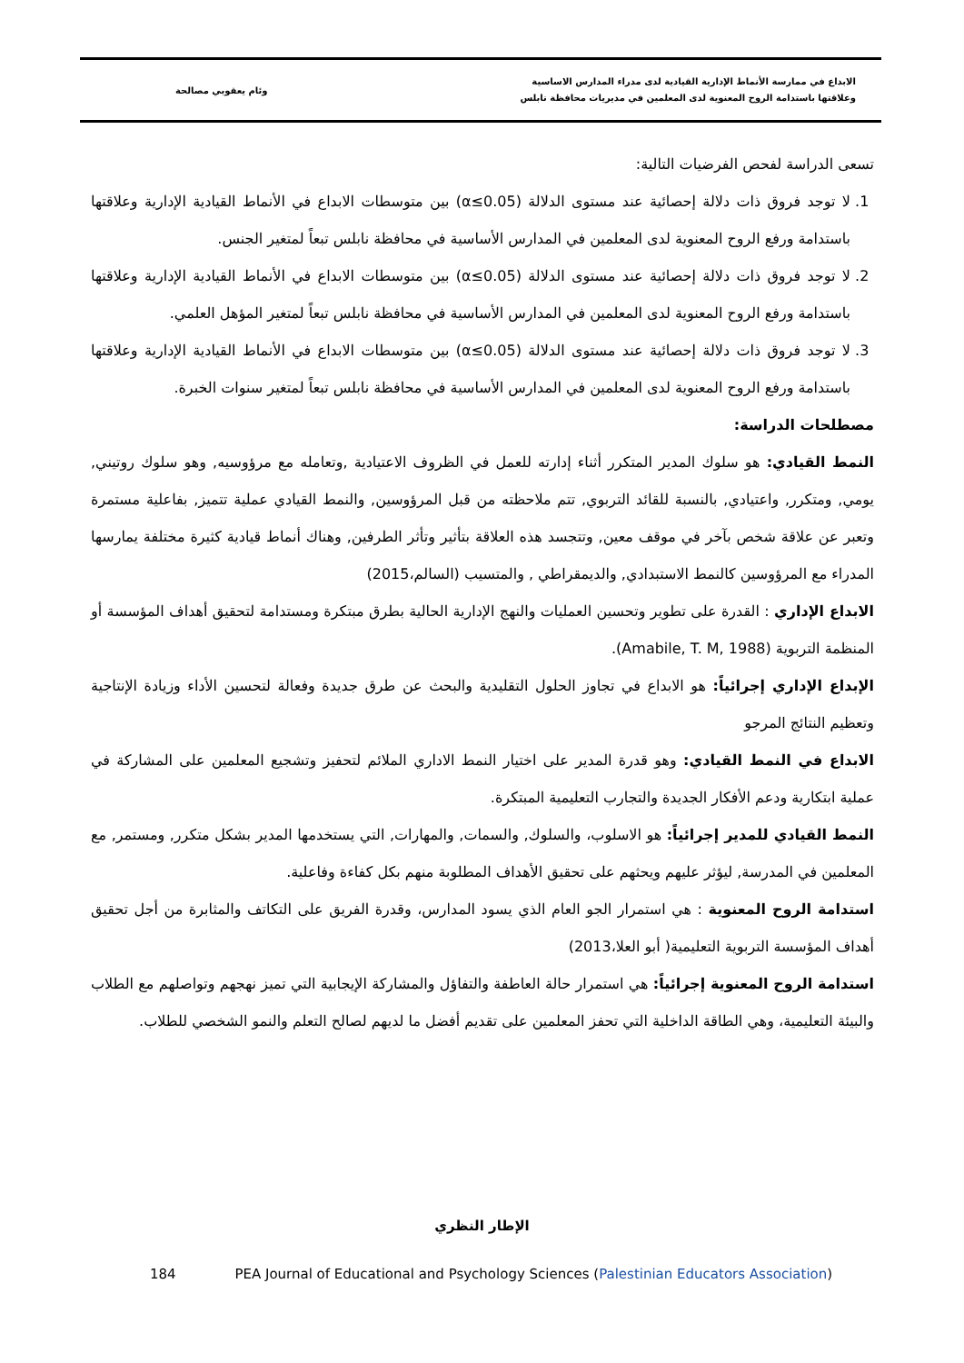الابداع في ممارسة الأنماط الإدارية القيادية لدى مدراء المدارس الاساسية
وعلاقتها باستدامة الروح المعنوية لدى المعلمين في مديريات محافظة نابلس
وئام يعقوبي مصالحة
تسعى الدراسة لفحص الفرضيات التالية:
1. لا توجد فروق ذات دلالة إحصائية عند مستوى الدلالة (α≤0.05) بين متوسطات الابداع في الأنماط القيادية الإدارية وعلاقتها باستدامة ورفع الروح المعنوية لدى المعلمين في المدارس الأساسية في محافظة نابلس تبعاً لمتغير الجنس.
2. لا توجد فروق ذات دلالة إحصائية عند مستوى الدلالة (α≤0.05) بين متوسطات الابداع في الأنماط القيادية الإدارية وعلاقتها باستدامة ورفع الروح المعنوية لدى المعلمين في المدارس الأساسية في محافظة نابلس تبعاً لمتغير المؤهل العلمي.
3. لا توجد فروق ذات دلالة إحصائية عند مستوى الدلالة (α≤0.05) بين متوسطات الابداع في الأنماط القيادية الإدارية وعلاقتها باستدامة ورفع الروح المعنوية لدى المعلمين في المدارس الأساسية في محافظة نابلس تبعاً لمتغير سنوات الخبرة.
مصطلحات الدراسة:
النمط القيادي: هو سلوك المدير المتكرر أثناء إدارته للعمل في الظروف الاعتيادية ,وتعامله مع مرؤوسيه, وهو سلوك روتيني, يومي, ومتكرر, واعتيادي, بالنسبة للقائد التربوي, تتم ملاحظته من قبل المرؤوسين, والنمط القيادي عملية تتميز, بفاعلية مستمرة وتعبر عن علاقة شخص بآخر في موقف معين, وتتجسد هذه العلاقة بتأثير وتأثر الطرفين, وهناك أنماط قيادية كثيرة مختلفة يمارسها المدراء مع المرؤوسين كالنمط الاستبدادي, والديمقراطي , والمتسيب (السالم،2015)
الابداع الإداري : القدرة على تطوير وتحسين العمليات والنهج الإدارية الحالية بطرق مبتكرة ومستدامة لتحقيق أهداف المؤسسة أو المنظمة التربوية (Amabile, T. M, 1988).
الإبداع الإداري إجرائياً: هو الابداع في تجاوز الحلول التقليدية والبحث عن طرق جديدة وفعالة لتحسين الأداء وزيادة الإنتاجية وتعظيم النتائج المرجو
الابداع في النمط القيادي: وهو قدرة المدير على اختيار النمط الاداري الملائم لتحفيز وتشجيع المعلمين على المشاركة في عملية ابتكارية ودعم الأفكار الجديدة والتجارب التعليمية المبتكرة.
النمط القيادي للمدير إجرائياً: هو الاسلوب، والسلوك, والسمات, والمهارات, التي يستخدمها المدير بشكل متكرر, ومستمر, مع المعلمين في المدرسة, ليؤثر عليهم ويحثهم على تحقيق الأهداف المطلوبة منهم بكل كفاءة وفاعلية.
استدامة الروح المعنوية : هي استمرار الجو العام الذي يسود المدارس، وقدرة الفريق على التكاتف والمثابرة من أجل تحقيق أهداف المؤسسة التربوية التعليمية( أبو العلا،2013)
استدامة الروح المعنوية إجرائياً: هي استمرار حالة العاطفة والتفاؤل والمشاركة الإيجابية التي تميز نهجهم وتواصلهم مع الطلاب والبيئة التعليمية، وهي الطاقة الداخلية التي تحفز المعلمين على تقديم أفضل ما لديهم لصالح التعلم والنمو الشخصي للطلاب.
الإطار النظري
184 PEA Journal of Educational and Psychology Sciences (Palestinian Educators Association)